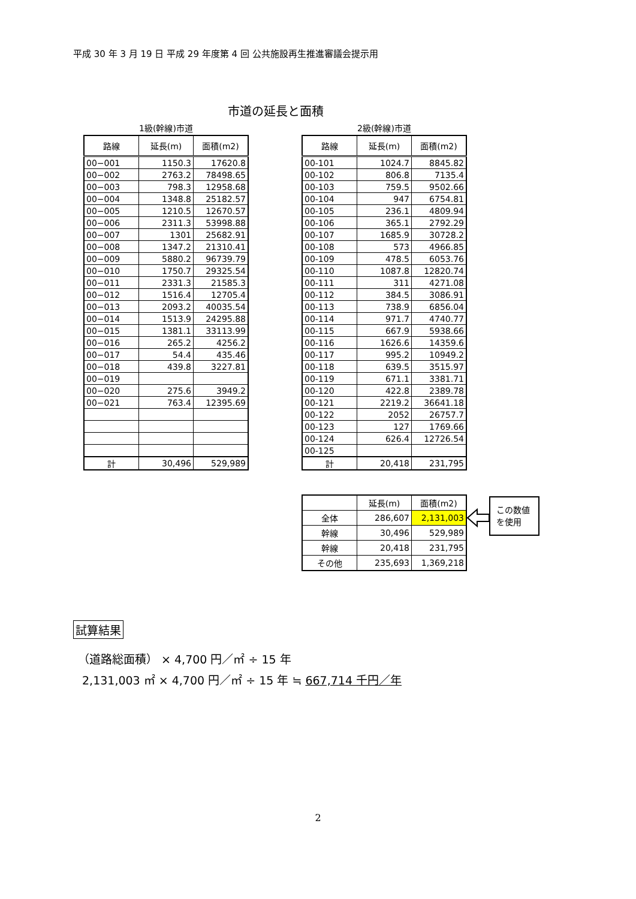平成 30 年 3 月 19 日 平成 29 年度第 4 回 公共施設再生推進審議会提示用
市道の延長と面積
1級(幹線)市道
| 路線 | 延長(m) | 面積(m2) |
| --- | --- | --- |
| 00−001 | 1150.3 | 17620.8 |
| 00−002 | 2763.2 | 78498.65 |
| 00−003 | 798.3 | 12958.68 |
| 00−004 | 1348.8 | 25182.57 |
| 00−005 | 1210.5 | 12670.57 |
| 00−006 | 2311.3 | 53998.88 |
| 00−007 | 1301 | 25682.91 |
| 00−008 | 1347.2 | 21310.41 |
| 00−009 | 5880.2 | 96739.79 |
| 00−010 | 1750.7 | 29325.54 |
| 00−011 | 2331.3 | 21585.3 |
| 00−012 | 1516.4 | 12705.4 |
| 00−013 | 2093.2 | 40035.54 |
| 00−014 | 1513.9 | 24295.88 |
| 00−015 | 1381.1 | 33113.99 |
| 00−016 | 265.2 | 4256.2 |
| 00−017 | 54.4 | 435.46 |
| 00−018 | 439.8 | 3227.81 |
| 00−019 | | |
| 00−020 | 275.6 | 3949.2 |
| 00−021 | 763.4 | 12395.69 |
| 計 | 30,496 | 529,989 |
2級(幹線)市道
| 路線 | 延長(m) | 面積(m2) |
| --- | --- | --- |
| 00-101 | 1024.7 | 8845.82 |
| 00-102 | 806.8 | 7135.4 |
| 00-103 | 759.5 | 9502.66 |
| 00-104 | 947 | 6754.81 |
| 00-105 | 236.1 | 4809.94 |
| 00-106 | 365.1 | 2792.29 |
| 00-107 | 1685.9 | 30728.2 |
| 00-108 | 573 | 4966.85 |
| 00-109 | 478.5 | 6053.76 |
| 00-110 | 1087.8 | 12820.74 |
| 00-111 | 311 | 4271.08 |
| 00-112 | 384.5 | 3086.91 |
| 00-113 | 738.9 | 6856.04 |
| 00-114 | 971.7 | 4740.77 |
| 00-115 | 667.9 | 5938.66 |
| 00-116 | 1626.6 | 14359.6 |
| 00-117 | 995.2 | 10949.2 |
| 00-118 | 639.5 | 3515.97 |
| 00-119 | 671.1 | 3381.71 |
| 00-120 | 422.8 | 2389.78 |
| 00-121 | 2219.2 | 36641.18 |
| 00-122 | 2052 | 26757.7 |
| 00-123 | 127 | 1769.66 |
| 00-124 | 626.4 | 12726.54 |
| 00-125 | | |
| 計 | 20,418 | 231,795 |
| | 延長(m) | 面積(m2) |
| 全体 | 286,607 | 2,131,003 |
| 幹線 | 30,496 | 529,989 |
| 幹線 | 20,418 | 231,795 |
| その他 | 235,693 | 1,369,218 |
この数値
を使用
試算結果
（道路総面積） × 4,700 円／㎡ ÷ 15 年
2,131,003 ㎡ × 4,700 円／㎡ ÷ 15 年 ≒ 667,714 千円／年
2